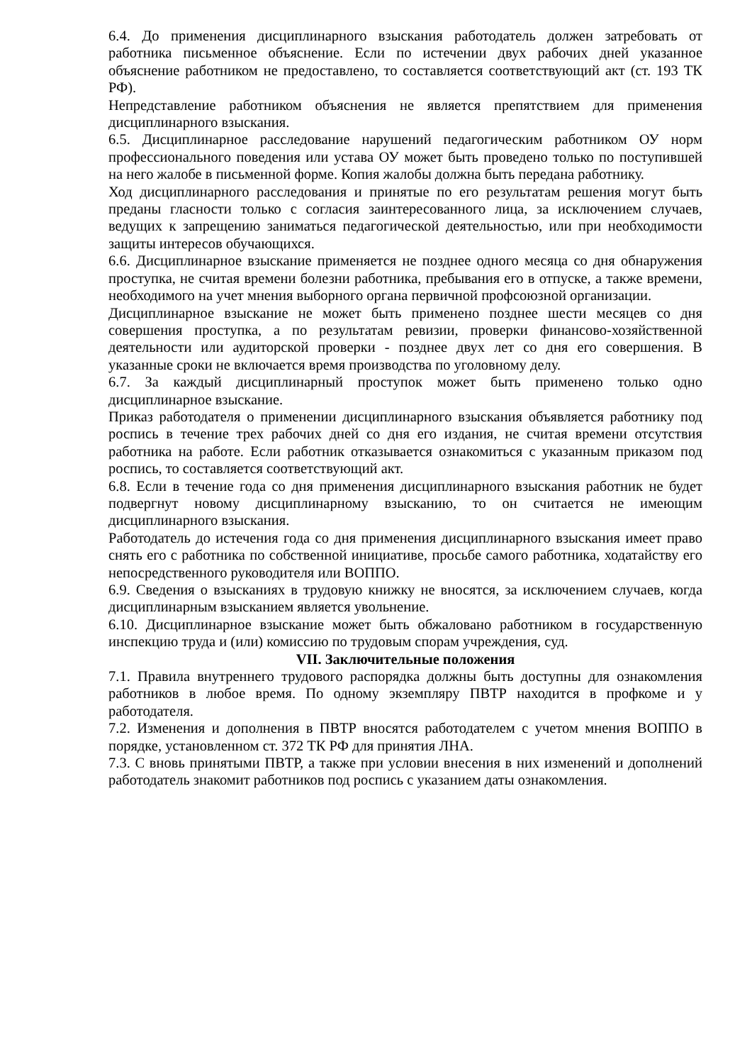6.4. До применения дисциплинарного взыскания работодатель должен затребовать от работника письменное объяснение. Если по истечении двух рабочих дней указанное объяснение работником не предоставлено, то составляется соответствующий акт (ст. 193 ТК РФ).
Непредставление работником объяснения не является препятствием для применения дисциплинарного взыскания.
6.5. Дисциплинарное расследование нарушений педагогическим работником ОУ норм профессионального поведения или устава ОУ может быть проведено только по поступившей на него жалобе в письменной форме. Копия жалобы должна быть передана работнику.
Ход дисциплинарного расследования и принятые по его результатам решения могут быть преданы гласности только с согласия заинтересованного лица, за исключением случаев, ведущих к запрещению заниматься педагогической деятельностью, или при необходимости защиты интересов обучающихся.
6.6. Дисциплинарное взыскание применяется не позднее одного месяца со дня обнаружения проступка, не считая времени болезни работника, пребывания его в отпуске, а также времени, необходимого на учет мнения выборного органа первичной профсоюзной организации.
Дисциплинарное взыскание не может быть применено позднее шести месяцев со дня совершения проступка, а по результатам ревизии, проверки финансово-хозяйственной деятельности или аудиторской проверки - позднее двух лет со дня его совершения. В указанные сроки не включается время производства по уголовному делу.
6.7. За каждый дисциплинарный проступок может быть применено только одно дисциплинарное взыскание.
Приказ работодателя о применении дисциплинарного взыскания объявляется работнику под роспись в течение трех рабочих дней со дня его издания, не считая времени отсутствия работника на работе. Если работник отказывается ознакомиться с указанным приказом под роспись, то составляется соответствующий акт.
6.8. Если в течение года со дня применения дисциплинарного взыскания работник не будет подвергнут новому дисциплинарному взысканию, то он считается не имеющим дисциплинарного взыскания.
Работодатель до истечения года со дня применения дисциплинарного взыскания имеет право снять его с работника по собственной инициативе, просьбе самого работника, ходатайству его непосредственного руководителя или ВОППО.
6.9. Сведения о взысканиях в трудовую книжку не вносятся, за исключением случаев, когда дисциплинарным взысканием является увольнение.
6.10. Дисциплинарное взыскание может быть обжаловано работником в государственную инспекцию труда и (или) комиссию по трудовым спорам учреждения, суд.
VII. Заключительные положения
7.1. Правила внутреннего трудового распорядка должны быть доступны для ознакомления работников в любое время. По одному экземпляру ПВТР находится в профкоме и у работодателя.
7.2. Изменения и дополнения в ПВТР вносятся работодателем с учетом мнения ВОППО в порядке, установленном ст. 372 ТК РФ для принятия ЛНА.
7.3. С вновь принятыми ПВТР, а также при условии внесения в них изменений и дополнений работодатель знакомит работников под роспись с указанием даты ознакомления.